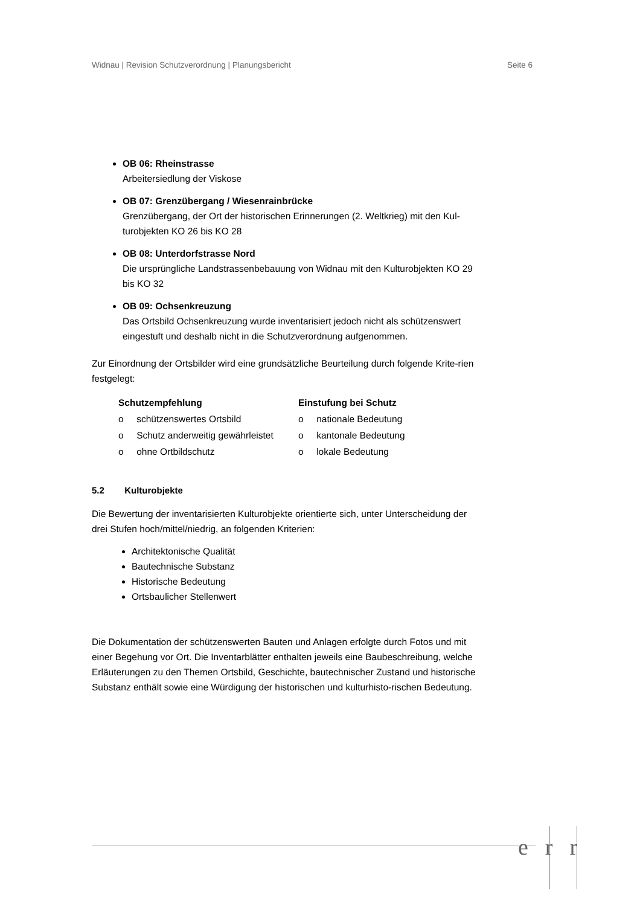Widnau | Revision Schutzverordnung | Planungsbericht Seite 6
OB 06: Rheinstrasse
Arbeitersiedlung der Viskose
OB 07: Grenzübergang / Wiesenrainbrücke
Grenzübergang, der Ort der historischen Erinnerungen (2. Weltkrieg) mit den Kul-turobjekten KO 26 bis KO 28
OB 08: Unterdorfstrasse Nord
Die ursprüngliche Landstrassenbebauung von Widnau mit den Kulturobjekten KO 29 bis KO 32
OB 09: Ochsenkreuzung
Das Ortsbild Ochsenkreuzung wurde inventarisiert jedoch nicht als schützenswert eingestuft und deshalb nicht in die Schutzverordnung aufgenommen.
Zur Einordnung der Ortsbilder wird eine grundsätzliche Beurteilung durch folgende Krite-rien festgelegt:
Schutzempfehlung
o schützenswertes Ortsbild
o Schutz anderweitig gewährleistet
o ohne Ortbildschutz
Einstufung bei Schutz
o nationale Bedeutung
o kantonale Bedeutung
o lokale Bedeutung
5.2 Kulturobjekte
Die Bewertung der inventarisierten Kulturobjekte orientierte sich, unter Unterscheidung der drei Stufen hoch/mittel/niedrig, an folgenden Kriterien:
Architektonische Qualität
Bautechnische Substanz
Historische Bedeutung
Ortsbaulicher Stellenwert
Die Dokumentation der schützenswerten Bauten und Anlagen erfolgte durch Fotos und mit einer Begehung vor Ort. Die Inventarblätter enthalten jeweils eine Baubeschreibung, welche Erläuterungen zu den Themen Ortsbild, Geschichte, bautechnischer Zustand und historische Substanz enthält sowie eine Würdigung der historischen und kulturhisto-rischen Bedeutung.
err